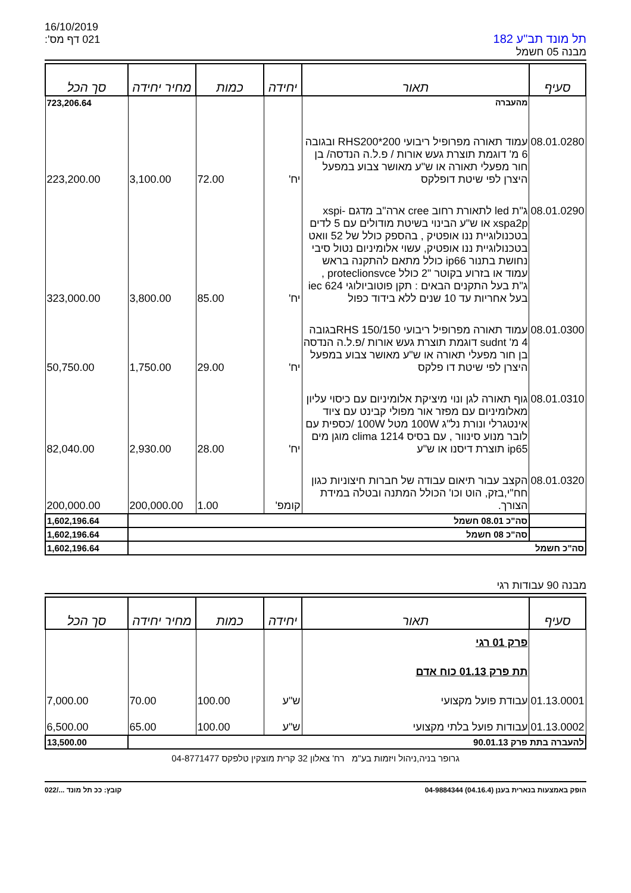16/10/2019
דף מס': 021
תל מונד תב"ע 182
מבנה 05 חשמל
| סעיף | תאור | יחידה | כמות | מחיר יחידה | סך הכל |
| --- | --- | --- | --- | --- | --- |
| | מהעברה | | | | 723,206.64 |
| 08.01.0280 | עמוד תאורה מפרופיל ריבועי RHS200*200 ובגובה 6 מ' דוגמת תוצרת געש אורות / פ.ל.ה הנדסה/ בן חור מפעלי תאורה או ש"ע מאושר צבוע במפעל היצרן לפי שיטת דופלקס | יח' | 72.00 | 3,100.00 | 223,200.00 |
| 08.01.0290 | ג"ת led לתאורת רחוב cree ארה"ב מדגם xspi-xspa2p או ש"ע הבינוי בשיטת מודולים עם 5 לדים בטכנולוגיית ננו אופטיק , בהספק כולל של 52 וואט בטכנולוגיית ננו אופטיק, עשוי אלומיניום נטול סיבי נחושת בתנור ip66 כולל מתאם להתקנה בראש עמוד או בזרוע בקוטר "2 כולל proteclionsvce , ג"ת בעל התקנים הבאים : תקן פוטוביולוגי iec 624 בעל אחריות עד 10 שנים ללא בידוד כפול | יח' | 85.00 | 3,800.00 | 323,000.00 |
| 08.01.0300 | עמוד תאורה מפרופיל ריבועי RHS 150/150בגובה 4 מ' sudnt דוגמת תוצרת געש אורות /פ.ל.ה הנדסה בן חור מפעלי תאורה או ש"ע מאושר צבוע במפעל היצרן לפי שיטת דו פלקס | יח' | 29.00 | 1,750.00 | 50,750.00 |
| 08.01.0310 | גוף תאורה לגן ונוי מיציקת אלומיניום עם כיסוי עליון מאלומיניום עם מפזר אור מפולי קבינט עם ציוד אינטגרלי ונורת נל"ג 100W מטל 100W /כספית עם לובר מנוע סינוור , עם בסיס clima 1214 מוגן מים ip65 תוצרת דיסנו או ש"ע | יח' | 28.00 | 2,930.00 | 82,040.00 |
| 08.01.0320 | הקצב עבור תיאום עבודה של חברות חיצוניות כגון חח"י,בזק, הוט וכו' הכולל המתנה ובטלה במידת הצורך. | קומפ' | 1.00 | 200,000.00 | 200,000.00 |
| | סה"כ 08.01 חשמל | | | | 1,602,196.64 |
| | סה"כ 08 חשמל | | | | 1,602,196.64 |
| סה"כ חשמל | | | | | 1,602,196.64 |
מבנה 90 עבודות רגי
| סעיף | תאור | יחידה | כמות | מחיר יחידה | סך הכל |
| --- | --- | --- | --- | --- | --- |
| | פרק 01 רגי | | | | |
| | תת פרק 01.13 כוח אדם | | | | |
| 01.13.0001 | עבודת פועל מקצועי | ש"ע | 100.00 | 70.00 | 7,000.00 |
| 01.13.0002 | עבודות פועל בלתי מקצועי | ש"ע | 100.00 | 65.00 | 6,500.00 |
| להעברה בתת פרק 90.01.13 | | | | | 13,500.00 |
גרופר בניה,ניהול ויזמות בע"מ רח' צאלון 32 קרית מוצקין טלפקס 04-8771477
הופק באמצעות בנארית בענן (04.16.4) 04-9884344 קובץ: ככ תל מונד .../022